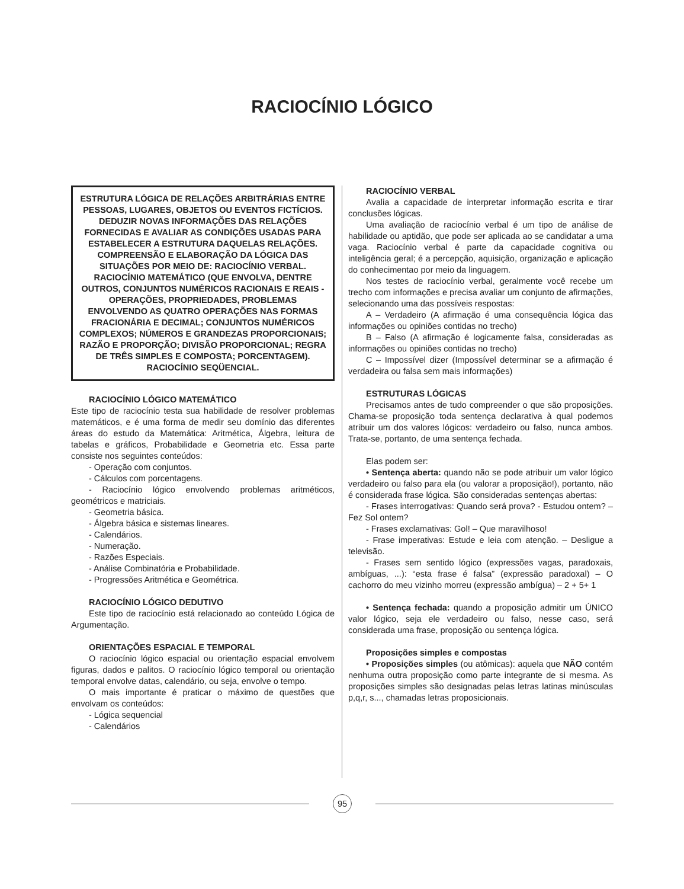RACIOCÍNIO LÓGICO
ESTRUTURA LÓGICA DE RELAÇÕES ARBITRÁRIAS ENTRE PESSOAS, LUGARES, OBJETOS OU EVENTOS FICTÍCIOS. DEDUZIR NOVAS INFORMAÇÕES DAS RELAÇÕES FORNECIDAS E AVALIAR AS CONDIÇÕES USADAS PARA ESTABELECER A ESTRUTURA DAQUELAS RELAÇÕES. COMPREENSÃO E ELABORAÇÃO DA LÓGICA DAS SITUAÇÕES POR MEIO DE: RACIOCÍNIO VERBAL. RACIOCÍNIO MATEMÁTICO (QUE ENVOLVA, DENTRE OUTROS, CONJUNTOS NUMÉRICOS RACIONAIS E REAIS - OPERAÇÕES, PROPRIEDADES, PROBLEMAS ENVOLVENDO AS QUATRO OPERAÇÕES NAS FORMAS FRACIONÁRIA E DECIMAL; CONJUNTOS NUMÉRICOS COMPLEXOS; NÚMEROS E GRANDEZAS PROPORCIONAIS; RAZÃO E PROPORÇÃO; DIVISÃO PROPORCIONAL; REGRA DE TRÊS SIMPLES E COMPOSTA; PORCENTAGEM). RACIOCÍNIO SEQÜENCIAL.
RACIOCÍNIO LÓGICO MATEMÁTICO
Este tipo de raciocínio testa sua habilidade de resolver problemas matemáticos, e é uma forma de medir seu domínio das diferentes áreas do estudo da Matemática: Aritmética, Álgebra, leitura de tabelas e gráficos, Probabilidade e Geometria etc. Essa parte consiste nos seguintes conteúdos:
- Operação com conjuntos.
- Cálculos com porcentagens.
- Raciocínio lógico envolvendo problemas aritméticos, geométricos e matriciais.
- Geometria básica.
- Álgebra básica e sistemas lineares.
- Calendários.
- Numeração.
- Razões Especiais.
- Análise Combinatória e Probabilidade.
- Progressões Aritmética e Geométrica.
RACIOCÍNIO LÓGICO DEDUTIVO
Este tipo de raciocínio está relacionado ao conteúdo Lógica de Argumentação.
ORIENTAÇÕES ESPACIAL E TEMPORAL
O raciocínio lógico espacial ou orientação espacial envolvem figuras, dados e palitos. O raciocínio lógico temporal ou orientação temporal envolve datas, calendário, ou seja, envolve o tempo.
O mais importante é praticar o máximo de questões que envolvam os conteúdos:
- Lógica sequencial
- Calendários
RACIOCÍNIO VERBAL
Avalia a capacidade de interpretar informação escrita e tirar conclusões lógicas.
Uma avaliação de raciocínio verbal é um tipo de análise de habilidade ou aptidão, que pode ser aplicada ao se candidatar a uma vaga. Raciocínio verbal é parte da capacidade cognitiva ou inteligência geral; é a percepção, aquisição, organização e aplicação do conhecimentao por meio da linguagem.
Nos testes de raciocínio verbal, geralmente você recebe um trecho com informações e precisa avaliar um conjunto de afirmações, selecionando uma das possíveis respostas:
A – Verdadeiro (A afirmação é uma consequência lógica das informações ou opiniões contidas no trecho)
B – Falso (A afirmação é logicamente falsa, consideradas as informações ou opiniões contidas no trecho)
C – Impossível dizer (Impossível determinar se a afirmação é verdadeira ou falsa sem mais informações)
ESTRUTURAS LÓGICAS
Precisamos antes de tudo compreender o que são proposições. Chama-se proposição toda sentença declarativa à qual podemos atribuir um dos valores lógicos: verdadeiro ou falso, nunca ambos. Trata-se, portanto, de uma sentença fechada.
Elas podem ser:
• Sentença aberta: quando não se pode atribuir um valor lógico verdadeiro ou falso para ela (ou valorar a proposição!), portanto, não é considerada frase lógica. São consideradas sentenças abertas:
- Frases interrogativas: Quando será prova? - Estudou ontem? – Fez Sol ontem?
- Frases exclamativas: Gol! – Que maravilhoso!
- Frase imperativas: Estude e leia com atenção. – Desligue a televisão.
- Frases sem sentido lógico (expressões vagas, paradoxais, ambíguas, ...): “esta frase é falsa” (expressão paradoxal) – O cachorro do meu vizinho morreu (expressão ambígua) – 2 + 5+ 1
• Sentença fechada: quando a proposição admitir um ÚNICO valor lógico, seja ele verdadeiro ou falso, nesse caso, será considerada uma frase, proposição ou sentença lógica.
Proposições simples e compostas
• Proposições simples (ou atômicas): aquela que NÃO contém nenhuma outra proposição como parte integrante de si mesma. As proposições simples são designadas pelas letras latinas minúsculas p,q,r, s..., chamadas letras proposicionais.
95